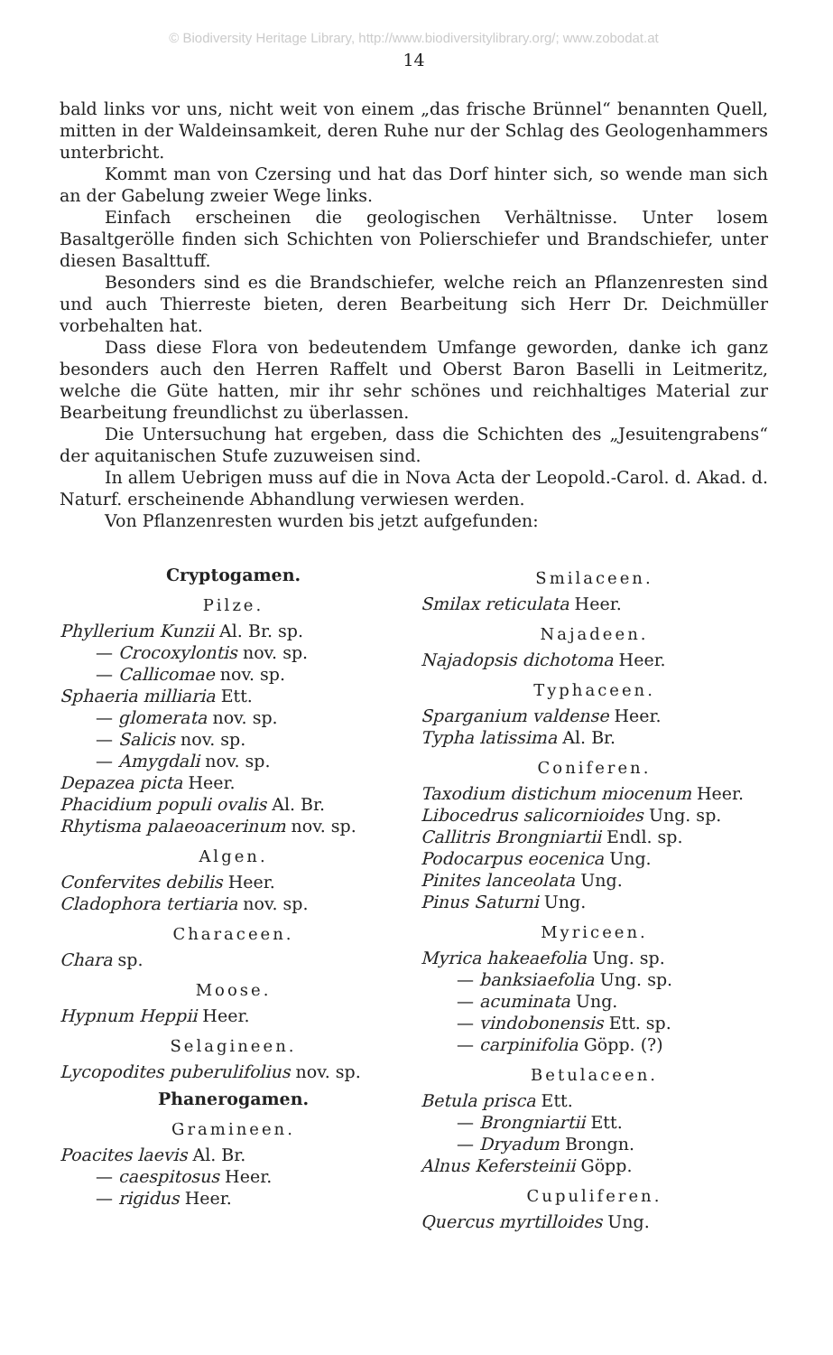© Biodiversity Heritage Library, http://www.biodiversitylibrary.org/; www.zobodat.at
14
bald links vor uns, nicht weit von einem „das frische Brünnel“ benannten Quell, mitten in der Waldeinsamkeit, deren Ruhe nur der Schlag des Geologenhammers unterbricht.
Kommt man von Czersing und hat das Dorf hinter sich, so wende man sich an der Gabelung zweier Wege links.
Einfach erscheinen die geologischen Verhältnisse. Unter losem Basaltgerölle finden sich Schichten von Polierschiefer und Brandschiefer, unter diesen Basalttuff.
Besonders sind es die Brandschiefer, welche reich an Pflanzenresten sind und auch Thierreste bieten, deren Bearbeitung sich Herr Dr. Deichmüller vorbehalten hat.
Dass diese Flora von bedeutendem Umfange geworden, danke ich ganz besonders auch den Herren Raffelt und Oberst Baron Baselli in Leitmeritz, welche die Güte hatten, mir ihr sehr schönes und reichhaltiges Material zur Bearbeitung freundlichst zu überlassen.
Die Untersuchung hat ergeben, dass die Schichten des „Jesuitengrabens“ der aquitanischen Stufe zuzuweisen sind.
In allem Uebrigen muss auf die in Nova Acta der Leopold.-Carol. d. Akad. d. Naturf. erscheinende Abhandlung verwiesen werden.
Von Pflanzenresten wurden bis jetzt aufgefunden:
Cryptogamen.
Pilze.
Phyllerium Kunzii Al. Br. sp.
— Crocoxylontis nov. sp.
— Callicomae nov. sp.
Sphaeria milliaria Ett.
— glomerata nov. sp.
— Salicis nov. sp.
— Amygdali nov. sp.
Depazea picta Heer.
Phacidium populi ovalis Al. Br.
Rhytisma palaeoacerinum nov. sp.
Algen.
Confervites debilis Heer.
Cladophora tertiaria nov. sp.
Characeen.
Chara sp.
Moose.
Hypnum Heppii Heer.
Selagineen.
Lycopodites puberulifolius nov. sp.
Phanerogamen.
Gramineen.
Poacites laevis Al. Br.
— caespitosus Heer.
— rigidus Heer.
Smilaceen.
Smilax reticulata Heer.
Najadeen.
Najadopsis dichotoma Heer.
Typhaceen.
Sparganium valdense Heer.
Typha latissima Al. Br.
Coniferen.
Taxodium distichum miocenum Heer.
Libocedrus salicornioides Ung. sp.
Callitris Brongniartii Endl. sp.
Podocarpus eocenica Ung.
Pinites lanceolata Ung.
Pinus Saturni Ung.
Myriceen.
Myrica hakeaefolia Ung. sp.
— banksiaefolia Ung. sp.
— acuminata Ung.
— vindobonensis Ett. sp.
— carpinifolia Göpp. (?)
Betulaceen.
Betula prisca Ett.
— Brongniartii Ett.
— Dryadum Brongn.
Alnus Kefersteinii Göpp.
Cupuliferen.
Quercus myrtilloides Ung.